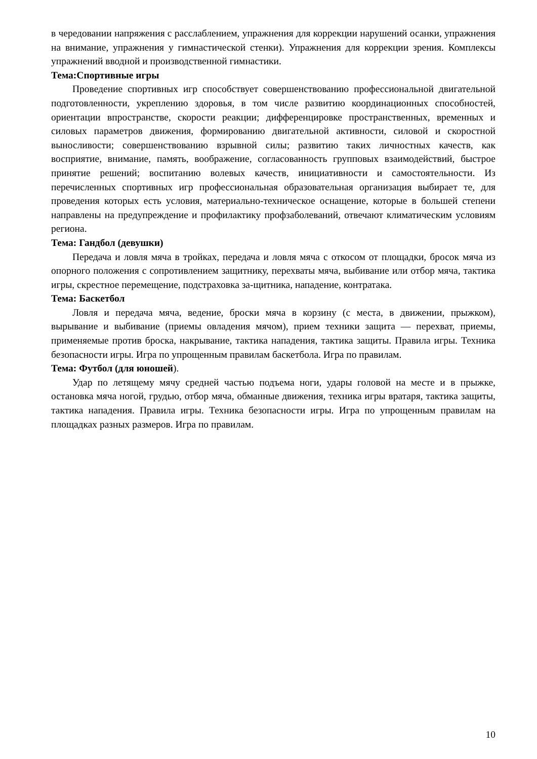в чередовании напряжения с расслаблением, упражнения для коррекции нарушений осанки, упражнения на внимание, упражнения у гимнастической стенки). Упражнения для коррекции зрения. Комплексы упражнений вводной и производственной гимнастики.
Тема:Спортивные игры
Проведение спортивных игр способствует совершенствованию профессиональной двигательной подготовленности, укреплению здоровья, в том числе развитию координационных способностей, ориентации впространстве, скорости реакции; дифференцировке пространственных, временных и силовых параметров движения, формированию двигательной активности, силовой и скоростной выносливости; совершенствованию взрывной силы; развитию таких личностных качеств, как восприятие, внимание, память, воображение, согласованность групповых взаимодействий, быстрое принятие решений; воспитанию волевых качеств, инициативности и самостоятельности. Из перечисленных спортивных игр профессиональная образовательная организация выбирает те, для проведения которых есть условия, материально-техническое оснащение, которые в большей степени направлены на предупреждение и профилактику профзаболеваний, отвечают климатическим условиям региона.
Тема: Гандбол (девушки)
Передача и ловля мяча в тройках, передача и ловля мяча с откосом от площадки, бросок мяча из опорного положения с сопротивлением защитнику, перехваты мяча, выбивание или отбор мяча, тактика игры, скрестное перемещение, подстраховка за-щитника, нападение, контратака.
Тема: Баскетбол
Ловля и передача мяча, ведение, броски мяча в корзину (с места, в движении, прыжком), вырывание и выбивание (приемы овладения мячом), прием техники защита — перехват, приемы, применяемые против броска, накрывание, тактика нападения, тактика защиты. Правила игры. Техника безопасности игры. Игра по упрощенным правилам баскетбола. Игра по правилам.
Тема: Футбол (для юношей).
Удар по летящему мячу средней частью подъема ноги, удары головой на месте и в прыжке, остановка мяча ногой, грудью, отбор мяча, обманные движения, техника игры вратаря, тактика защиты, тактика нападения. Правила игры. Техника безопасности игры. Игра по упрощенным правилам на площадках разных размеров. Игра по правилам.
10